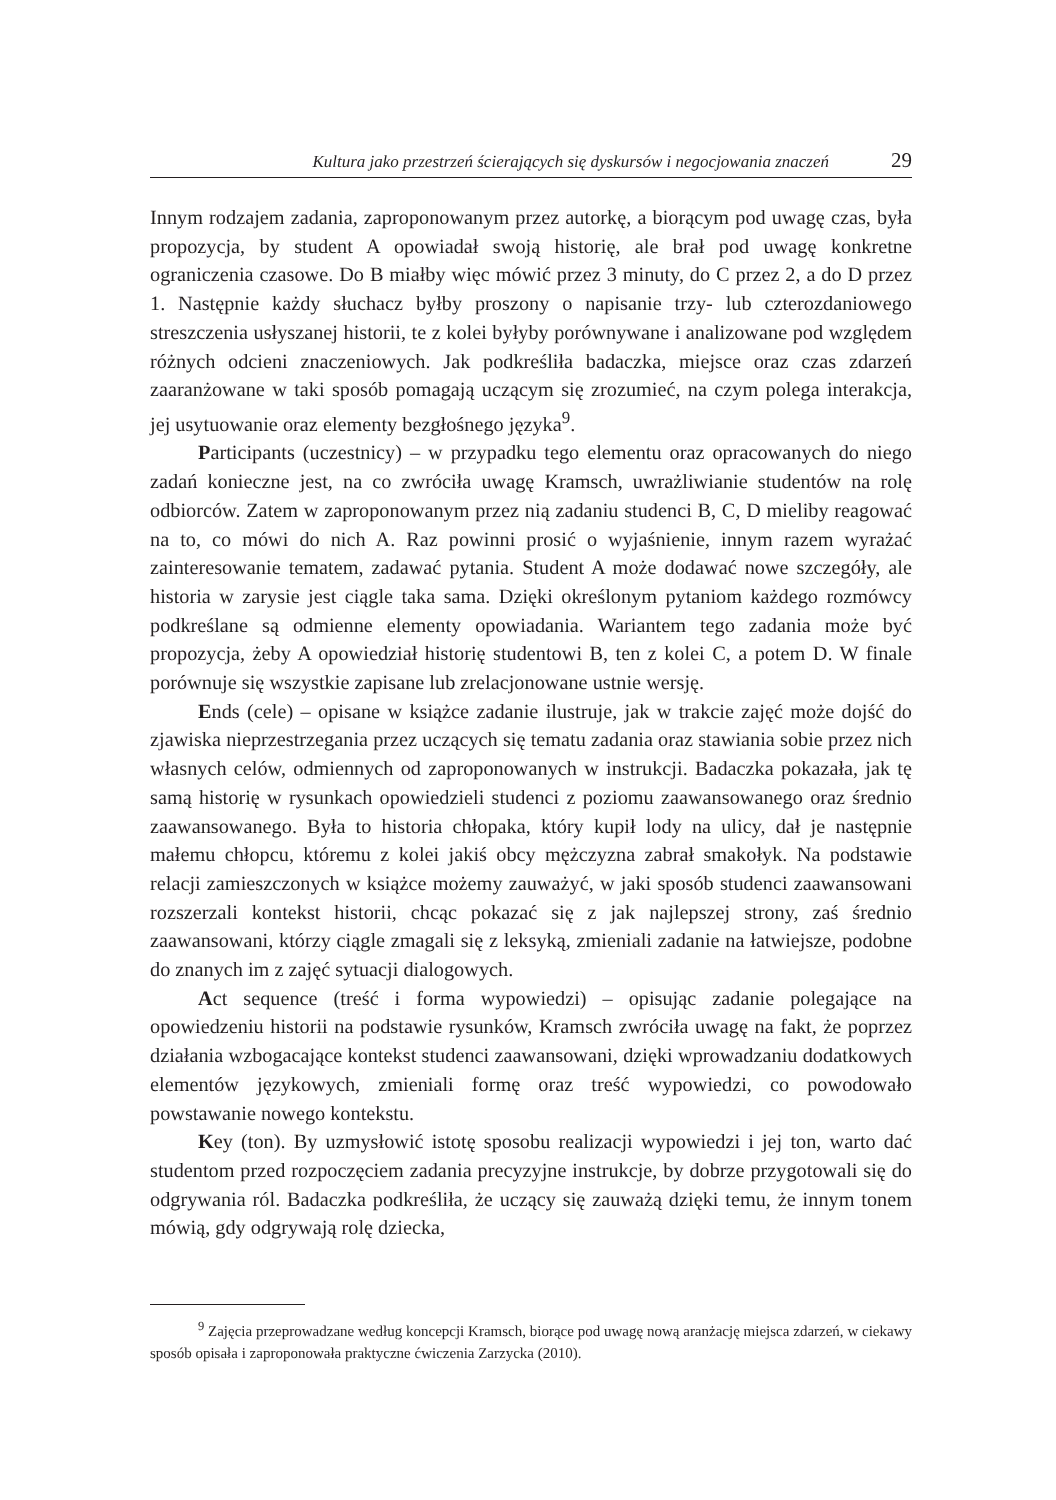Kultura jako przestrzeń ścierających się dyskursów i negocjowania znaczeń 29
Innym rodzajem zadania, zaproponowanym przez autorkę, a biorącym pod uwagę czas, była propozycja, by student A opowiadał swoją historię, ale brał pod uwagę konkretne ograniczenia czasowe. Do B miałby więc mówić przez 3 minuty, do C przez 2, a do D przez 1. Następnie każdy słuchacz byłby proszony o napisanie trzy- lub czterozdaniowego streszczenia usłyszanej historii, te z kolei byłyby porównywane i analizowane pod względem różnych odcieni znaczeniowych. Jak podkreśliła badaczka, miejsce oraz czas zdarzeń zaaranżowane w taki sposób pomagają uczącym się zrozumieć, na czym polega interakcja, jej usytuowanie oraz elementy bezgłośnego języka<sup>9</sup>.
Participants (uczestnicy) – w przypadku tego elementu oraz opracowanych do niego zadań konieczne jest, na co zwróciła uwagę Kramsch, uwrażliwianie studentów na rolę odbiorców. Zatem w zaproponowanym przez nią zadaniu studenci B, C, D mieliby reagować na to, co mówi do nich A. Raz powinni prosić o wyjaśnienie, innym razem wyrażać zainteresowanie tematem, zadawać pytania. Student A może dodawać nowe szczegóły, ale historia w zarysie jest ciągle taka sama. Dzięki określonym pytaniom każdego rozmówcy podkreślane są odmienne elementy opowiadania. Wariantem tego zadania może być propozycja, żeby A opowiedział historię studentowi B, ten z kolei C, a potem D. W finale porównuje się wszystkie zapisane lub zrelacjonowane ustnie wersję.
Ends (cele) – opisane w książce zadanie ilustruje, jak w trakcie zajęć może dojść do zjawiska nieprzestrzegania przez uczących się tematu zadania oraz stawiania sobie przez nich własnych celów, odmiennych od zaproponowanych w instrukcji. Badaczka pokazała, jak tę samą historię w rysunkach opowiedzieli studenci z poziomu zaawansowanego oraz średnio zaawansowanego. Była to historia chłopaka, który kupił lody na ulicy, dał je następnie małemu chłopcu, któremu z kolei jakiś obcy mężczyzna zabrał smakołyk. Na podstawie relacji zamieszczonych w książce możemy zauważyć, w jaki sposób studenci zaawansowani rozszerzali kontekst historii, chcąc pokazać się z jak najlepszej strony, zaś średnio zaawansowani, którzy ciągle zmagali się z leksyką, zmieniali zadanie na łatwiejsze, podobne do znanych im z zajęć sytuacji dialogowych.
Act sequence (treść i forma wypowiedzi) – opisując zadanie polegające na opowiedzeniu historii na podstawie rysunków, Kramsch zwróciła uwagę na fakt, że poprzez działania wzbogacające kontekst studenci zaawansowani, dzięki wprowadzaniu dodatkowych elementów językowych, zmieniali formę oraz treść wypowiedzi, co powodowało powstawanie nowego kontekstu.
Key (ton). By uzmysłowić istotę sposobu realizacji wypowiedzi i jej ton, warto dać studentom przed rozpoczęciem zadania precyzyjne instrukcje, by dobrze przygotowali się do odgrywania ról. Badaczka podkreśliła, że uczący się zauważą dzięki temu, że innym tonem mówią, gdy odgrywają rolę dziecka,
<sup>9</sup> Zajęcia przeprowadzane według koncepcji Kramsch, biorące pod uwagę nową aranżację miejsca zdarzeń, w ciekawy sposób opisała i zaproponowała praktyczne ćwiczenia Zarzycka (2010).